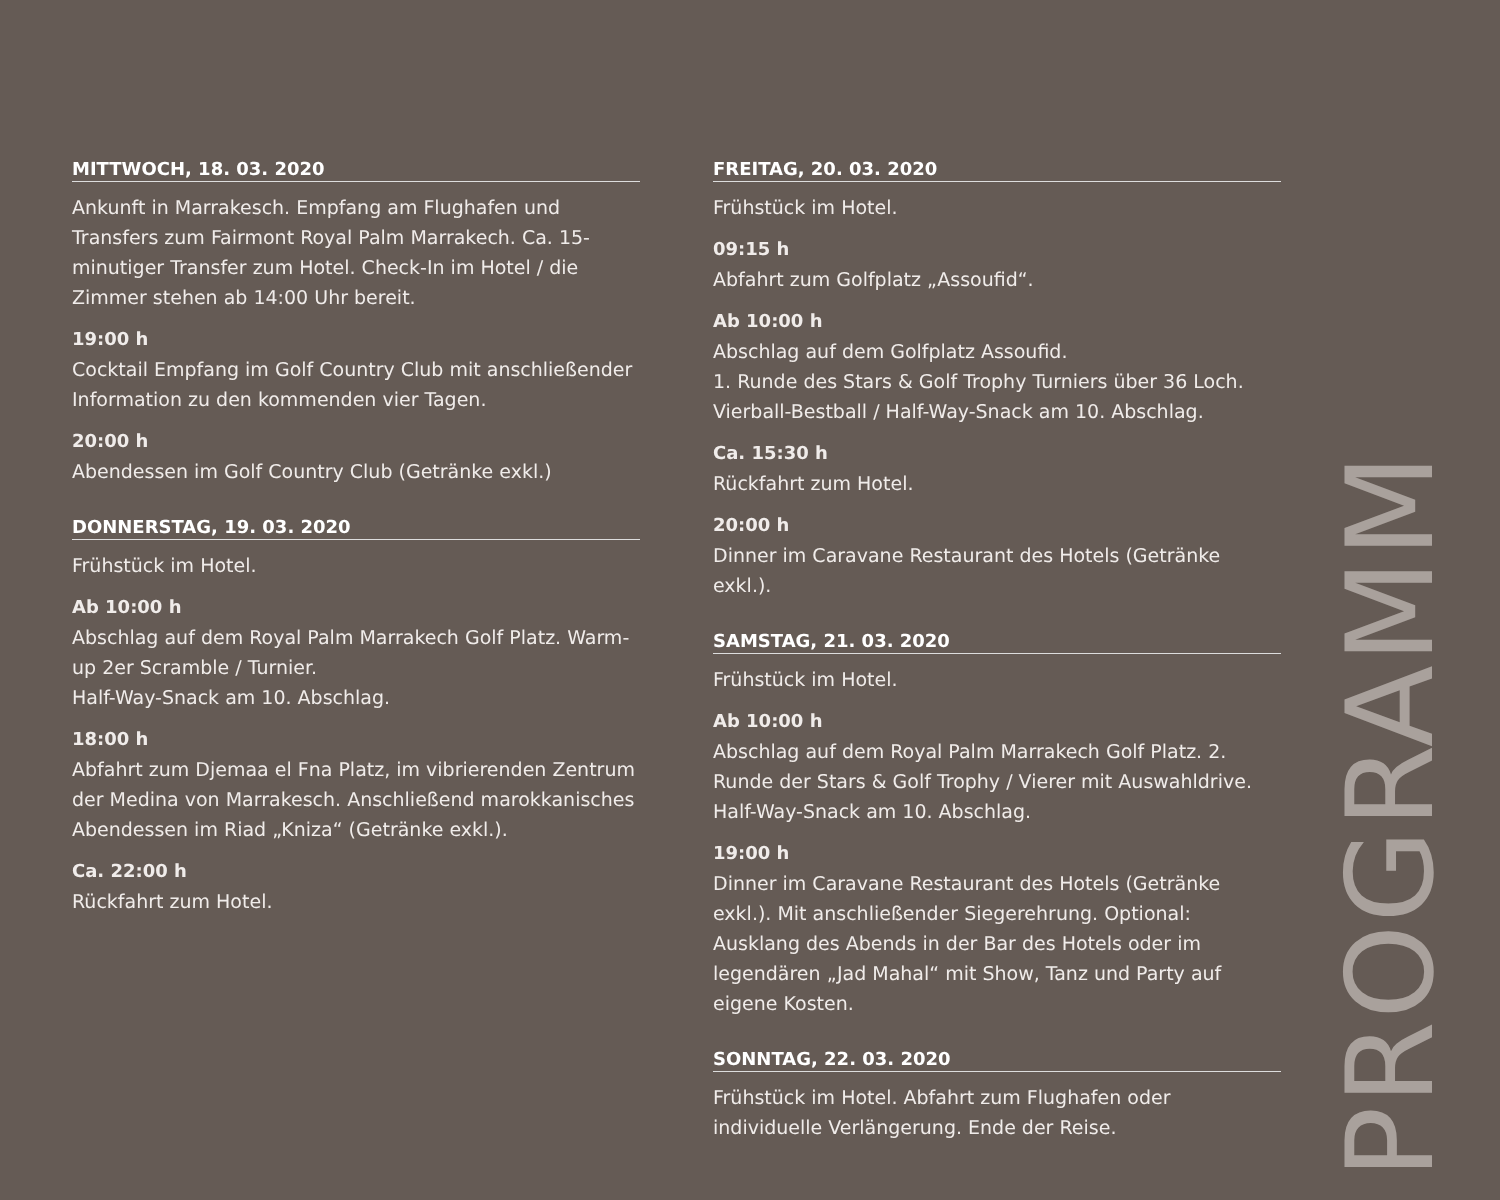MITTWOCH, 18. 03. 2020
Ankunft in Marrakesch. Empfang am Flughafen und Transfers zum Fairmont Royal Palm Marrakech. Ca. 15-minutiger Transfer zum Hotel. Check-In im Hotel / die Zimmer stehen ab 14:00 Uhr bereit.
19:00 h
Cocktail Empfang im Golf Country Club mit anschließender Information zu den kommenden vier Tagen.
20:00 h
Abendessen im Golf Country Club (Getränke exkl.)
DONNERSTAG, 19. 03. 2020
Frühstück im Hotel.
Ab 10:00 h
Abschlag auf dem Royal Palm Marrakech Golf Platz. Warm-up 2er Scramble / Turnier.
Half-Way-Snack am 10. Abschlag.
18:00 h
Abfahrt zum Djemaa el Fna Platz, im vibrierenden Zentrum der Medina von Marrakesch. Anschließend marokkanisches Abendessen im Riad „Kniza“ (Getränke exkl.).
Ca. 22:00 h
Rückfahrt zum Hotel.
FREITAG, 20. 03. 2020
Frühstück im Hotel.
09:15 h
Abfahrt zum Golfplatz „Assoufid“.
Ab 10:00 h
Abschlag auf dem Golfplatz Assoufid.
1. Runde des Stars & Golf Trophy Turniers über 36 Loch. Vierball-Bestball / Half-Way-Snack am 10. Abschlag.
Ca. 15:30 h
Rückfahrt zum Hotel.
20:00 h
Dinner im Caravane Restaurant des Hotels (Getränke exkl.).
SAMSTAG, 21. 03. 2020
Frühstück im Hotel.
Ab 10:00 h
Abschlag auf dem Royal Palm Marrakech Golf Platz. 2. Runde der Stars & Golf Trophy / Vierer mit Auswahldrive. Half-Way-Snack am 10. Abschlag.
19:00 h
Dinner im Caravane Restaurant des Hotels (Getränke exkl.). Mit anschließender Siegerehrung. Optional: Ausklang des Abends in der Bar des Hotels oder im legendären „Jad Mahal“ mit Show, Tanz und Party auf eigene Kosten.
SONNTAG, 22. 03. 2020
Frühstück im Hotel. Abfahrt zum Flughafen oder individuelle Verlängerung. Ende der Reise.
PROGRAMM